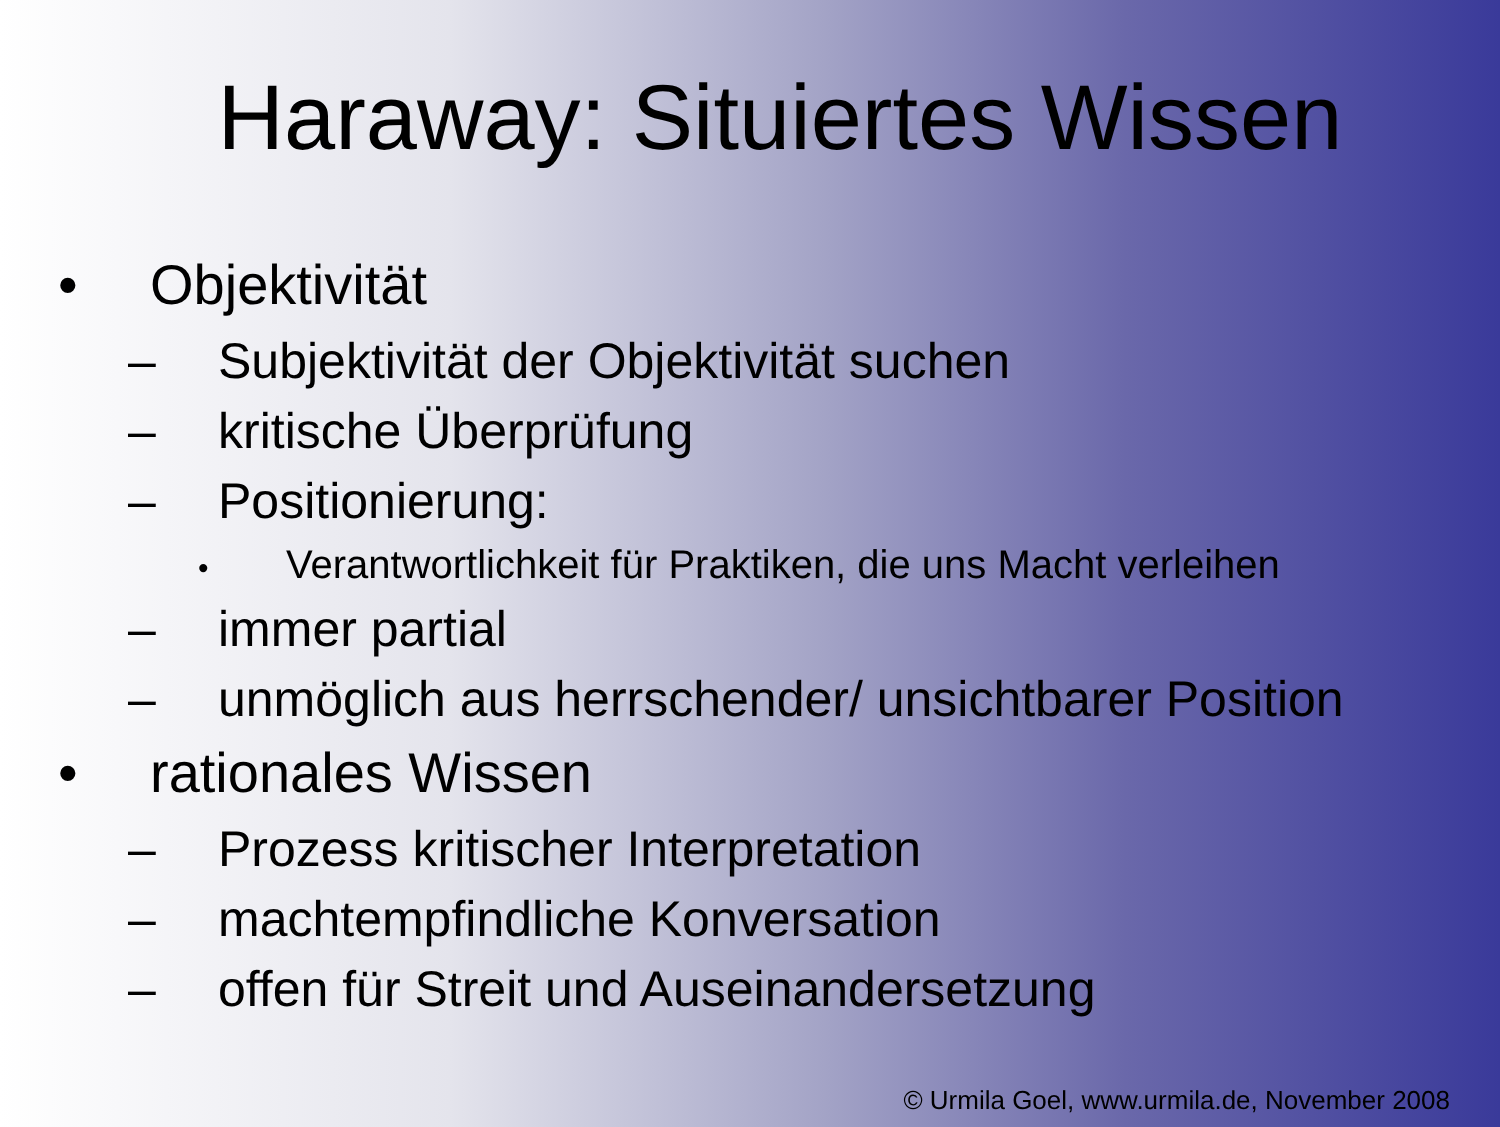Haraway: Situiertes Wissen
• Objektivität
– Subjektivität der Objektivität suchen
– kritische Überprüfung
– Positionierung:
• Verantwortlichkeit für Praktiken, die uns Macht verleihen
– immer partial
– unmöglich aus herrschender/ unsichtbarer Position
• rationales Wissen
– Prozess kritischer Interpretation
– machtempfindliche Konversation
– offen für Streit und Auseinandersetzung
© Urmila Goel, www.urmila.de, November 2008